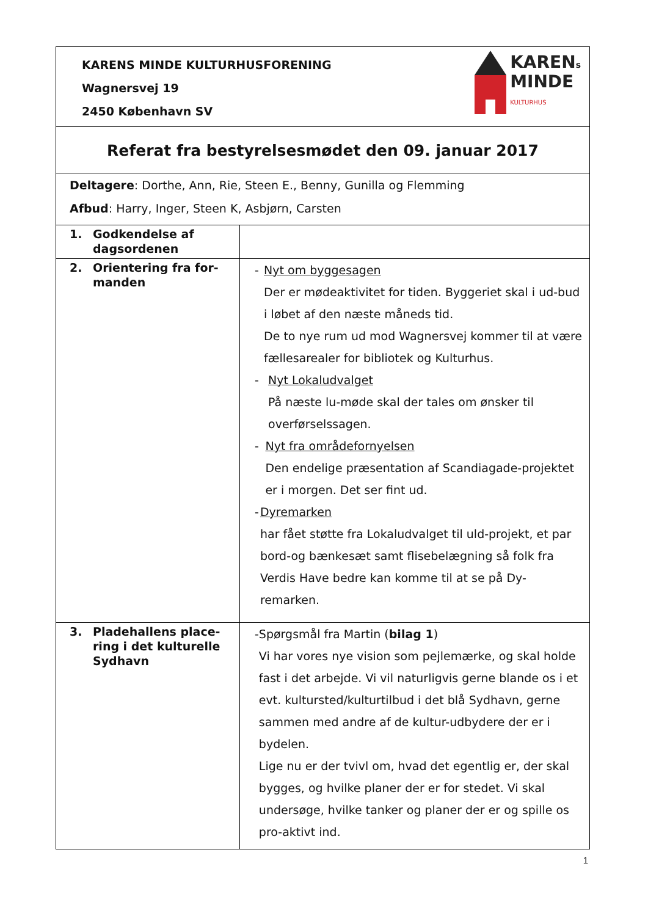| KAREN s MINDE KULTURHUS KARENS MINDE KULTURHUSFORENING Wagnersvej 19 2450 København SV | |
| Referat fra bestyrelsesmødet den 09. januar 2017 | |
| Deltagere : Dorthe, Ann, Rie, Steen E., Benny, Gunilla og Flemming Afbud : Harry, Inger, Steen K, Asbjørn, Carsten | |
| 1. Godkendelse af dagsordenen | |
| 2. Orientering fra for- manden | - Nyt om byggesagen Der er mødeaktivitet for tiden. Byggeriet skal i ud-bud i løbet af den næste måneds tid. De to nye rum ud mod Wagnersvej kommer til at være fællesarealer for bibliotek og Kulturhus. - Nyt Lokaludvalget På næste lu-møde skal der tales om ønsker til overførselssagen. - Nyt fra områdefornyelsen Den endelige præsentation af Scandiagade-projektet er i morgen. Det ser fint ud. - Dyremarken har fået støtte fra Lokaludvalget til uld-projekt, et par bord-og bænkesæt samt flisebelægning så folk fra Verdis Have bedre kan komme til at se på Dy-remarken. |
| 3. Pladehallens place- ring i det kulturelle Sydhavn | - Spørgsmål fra Martin ( bilag 1 ) Vi har vores nye vision som pejlemærke, og skal holde fast i det arbejde. Vi vil naturligvis gerne blande os i et evt. kultursted/kulturtilbud i det blå Sydhavn, gerne sammen med andre af de kultur-udbydere der er i bydelen. Lige nu er der tvivl om, hvad det egentlig er, der skal bygges, og hvilke planer der er for stedet. Vi skal undersøge, hvilke tanker og planer der er og spille os pro-aktivt ind. |
1